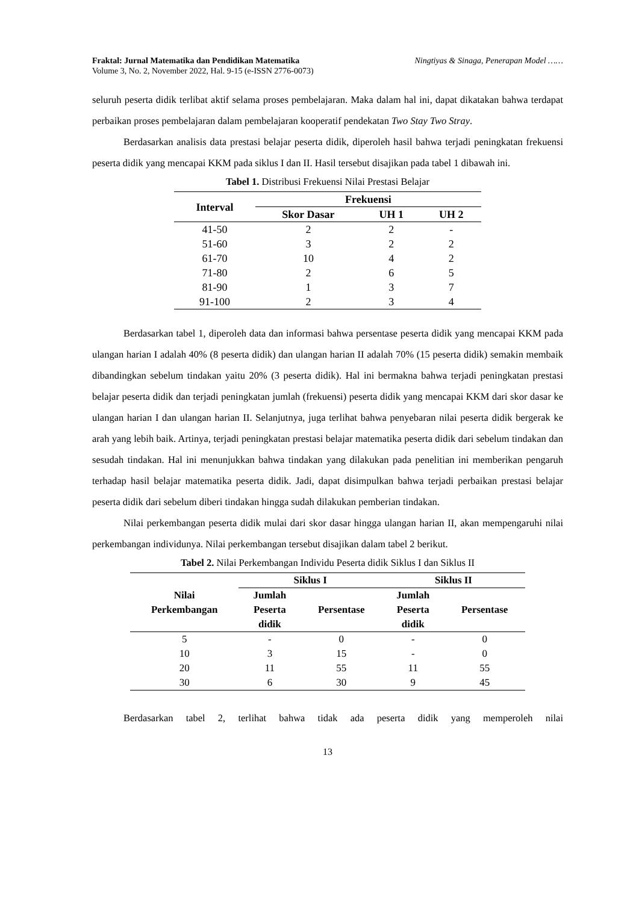Fraktal: Jurnal Matematika dan Pendidikan Matematika
Volume 3, No. 2, November 2022, Hal. 9-15 (e-ISSN 2776-0073)
Ningtiyas & Sinaga, Penerapan Model ……
seluruh peserta didik terlibat aktif selama proses pembelajaran. Maka dalam hal ini, dapat dikatakan bahwa terdapat perbaikan proses pembelajaran dalam pembelajaran kooperatif pendekatan Two Stay Two Stray.
Berdasarkan analisis data prestasi belajar peserta didik, diperoleh hasil bahwa terjadi peningkatan frekuensi peserta didik yang mencapai KKM pada siklus I dan II. Hasil tersebut disajikan pada tabel 1 dibawah ini.
Tabel 1. Distribusi Frekuensi Nilai Prestasi Belajar
| Interval | Frekuensi | | |
| --- | --- | --- | --- |
| | Skor Dasar | UH 1 | UH 2 |
| 41-50 | 2 | 2 | - |
| 51-60 | 3 | 2 | 2 |
| 61-70 | 10 | 4 | 2 |
| 71-80 | 2 | 6 | 5 |
| 81-90 | 1 | 3 | 7 |
| 91-100 | 2 | 3 | 4 |
Berdasarkan tabel 1, diperoleh data dan informasi bahwa persentase peserta didik yang mencapai KKM pada ulangan harian I adalah 40% (8 peserta didik) dan ulangan harian II adalah 70% (15 peserta didik) semakin membaik dibandingkan sebelum tindakan yaitu 20% (3 peserta didik). Hal ini bermakna bahwa terjadi peningkatan prestasi belajar peserta didik dan terjadi peningkatan jumlah (frekuensi) peserta didik yang mencapai KKM dari skor dasar ke ulangan harian I dan ulangan harian II. Selanjutnya, juga terlihat bahwa penyebaran nilai peserta didik bergerak ke arah yang lebih baik. Artinya, terjadi peningkatan prestasi belajar matematika peserta didik dari sebelum tindakan dan sesudah tindakan. Hal ini menunjukkan bahwa tindakan yang dilakukan pada penelitian ini memberikan pengaruh terhadap hasil belajar matematika peserta didik. Jadi, dapat disimpulkan bahwa terjadi perbaikan prestasi belajar peserta didik dari sebelum diberi tindakan hingga sudah dilakukan pemberian tindakan.
Nilai perkembangan peserta didik mulai dari skor dasar hingga ulangan harian II, akan mempengaruhi nilai perkembangan individunya. Nilai perkembangan tersebut disajikan dalam tabel 2 berikut.
Tabel 2. Nilai Perkembangan Individu Peserta didik Siklus I dan Siklus II
| Nilai Perkembangan | Siklus I | | Siklus II | |
| --- | --- | --- | --- | --- |
| | Jumlah Peserta didik | Persentase | Jumlah Peserta didik | Persentase |
| 5 | - | 0 | - | 0 |
| 10 | 3 | 15 | - | 0 |
| 20 | 11 | 55 | 11 | 55 |
| 30 | 6 | 30 | 9 | 45 |
Berdasarkan tabel 2, terlihat bahwa tidak ada peserta didik yang memperoleh nilai
13